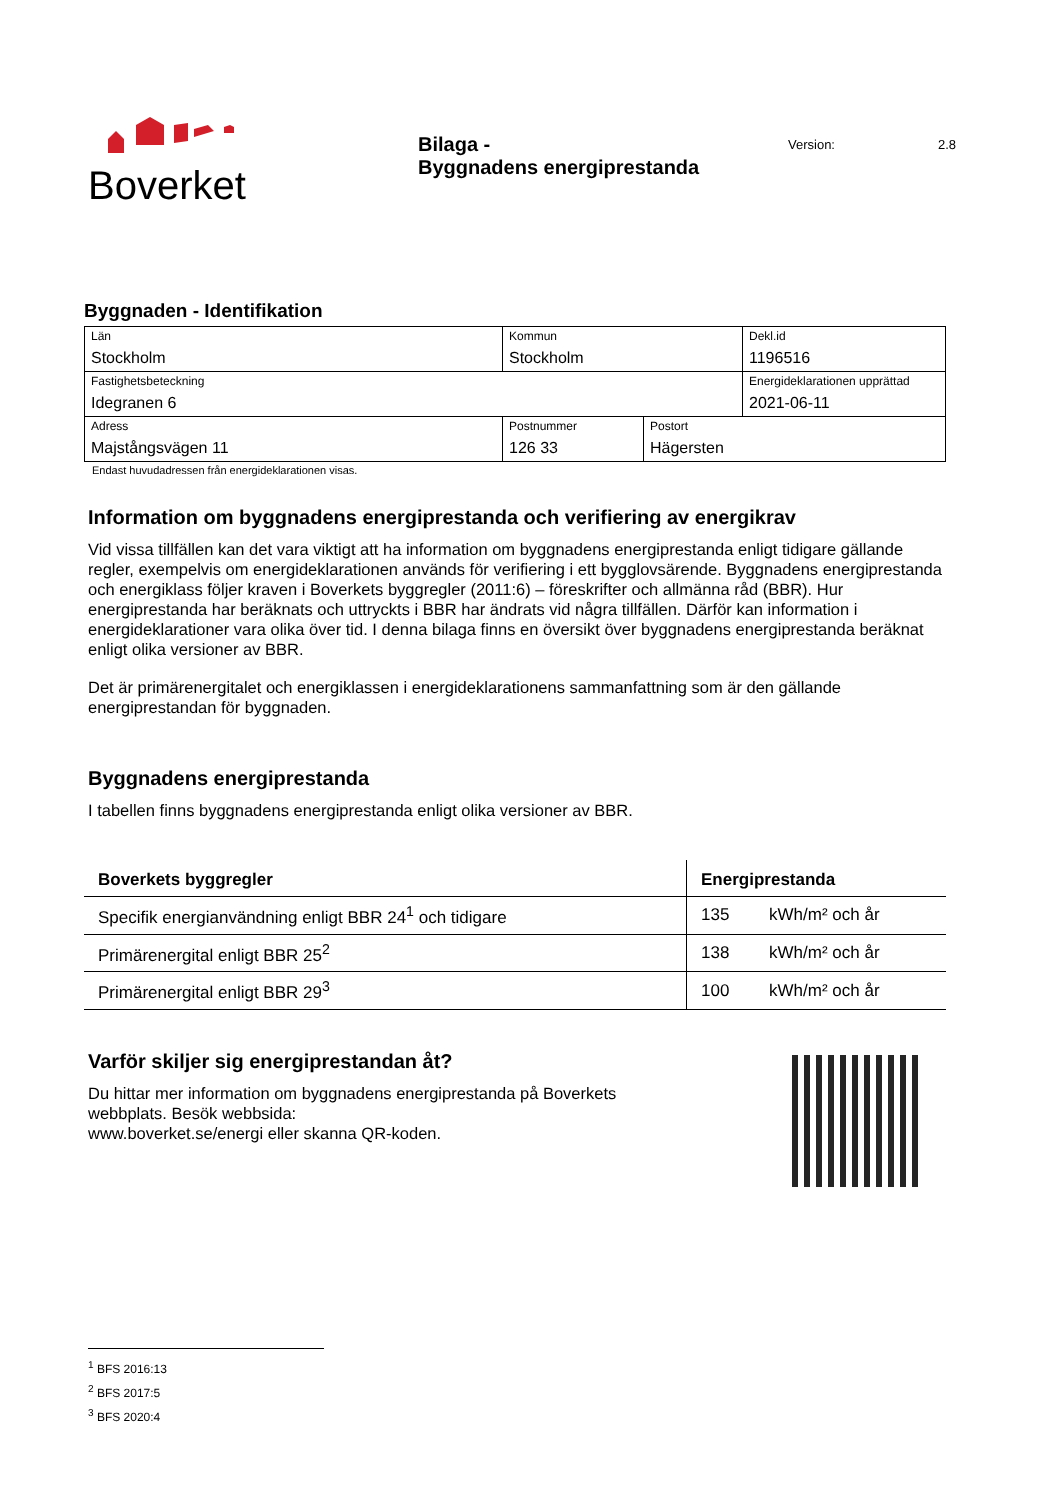Boverket
Bilaga -
Byggnadens energiprestanda
Version: 2.8
Byggnaden - Identifikation
| Län Stockholm | Kommun Stockholm | | Dekl.id 1196516 |
| Fastighetsbeteckning Idegranen 6 | | | Energideklarationen upprättad 2021-06-11 |
| Adress Majstångsvägen 11 | Postnummer 126 33 | Postort Hägersten | |
Endast huvudadressen från energideklarationen visas.
Information om byggnadens energiprestanda och verifiering av energikrav
Vid vissa tillfällen kan det vara viktigt att ha information om byggnadens energiprestanda enligt tidigare gällande regler, exempelvis om energideklarationen används för verifiering i ett bygglovsärende. Byggnadens energiprestanda och energiklass följer kraven i Boverkets byggregler (2011:6) – föreskrifter och allmänna råd (BBR). Hur energiprestanda har beräknats och uttryckts i BBR har ändrats vid några tillfällen. Därför kan information i energideklarationer vara olika över tid. I denna bilaga finns en översikt över byggnadens energiprestanda beräknat enligt olika versioner av BBR.
Det är primärenergitalet och energiklassen i energideklarationens sammanfattning som är den gällande energiprestandan för byggnaden.
Byggnadens energiprestanda
I tabellen finns byggnadens energiprestanda enligt olika versioner av BBR.
| Boverkets byggregler | Energiprestanda | |
| --- | --- | --- |
| Specifik energianvändning enligt BBR 24<sup>1</sup> och tidigare | 135 | kWh/m² och år |
| Primärenergital enligt BBR 25<sup>2</sup> | 138 | kWh/m² och år |
| Primärenergital enligt BBR 29<sup>3</sup> | 100 | kWh/m² och år |
Varför skiljer sig energiprestandan åt?
Du hittar mer information om byggnadens energiprestanda på Boverkets
webbplats. Besök webbsida:
www.boverket.se/energi eller skanna QR-koden.
<sup>1</sup> BFS 2016:13
<sup>2</sup> BFS 2017:5
<sup>3</sup> BFS 2020:4